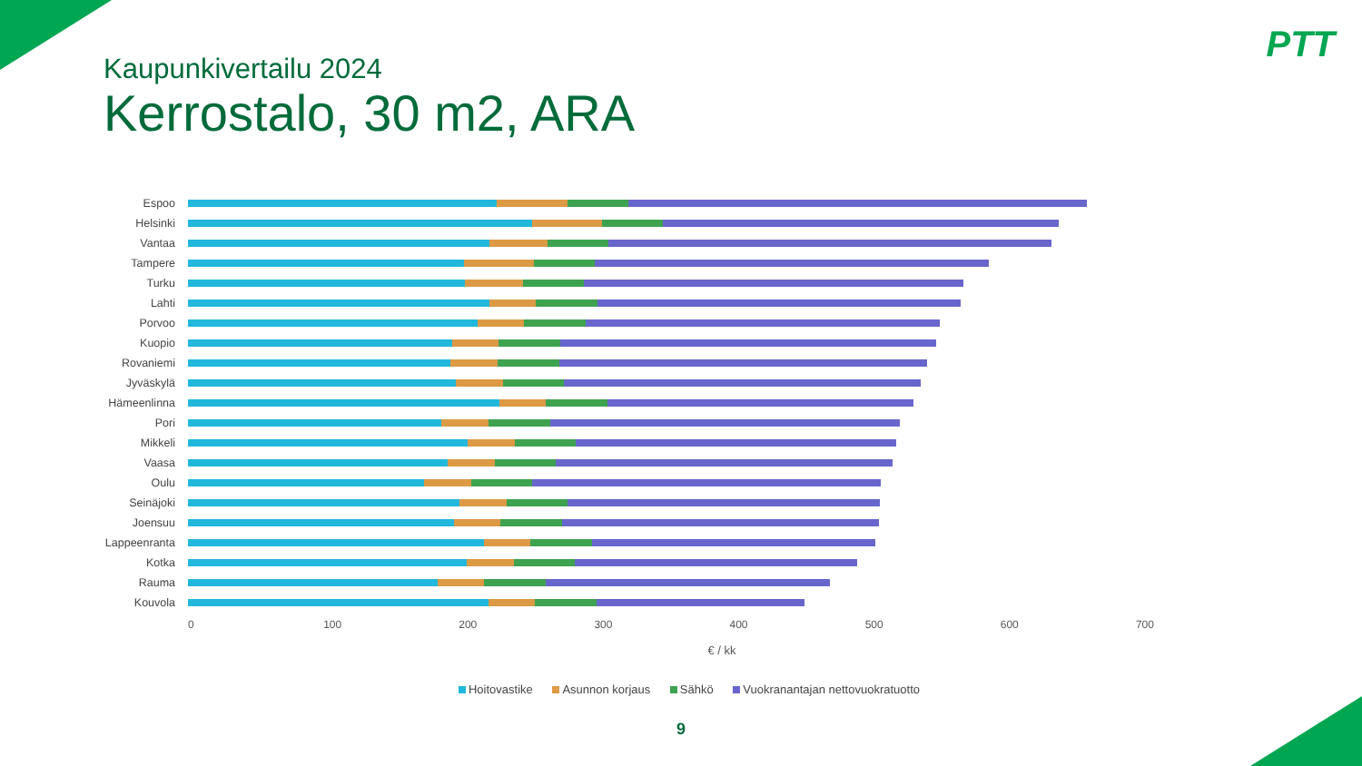PTT
Kaupunkivertailu 2024
Kerrostalo, 30 m2, ARA
Espoo
Helsinki
Vantaa
Tampere
Turku
Lahti
Porvoo
Kuopio
Rovaniemi
Jyväskylä
Hämeenlinna
Pori
Mikkeli
Vaasa
Oulu
Seinäjoki
Joensuu
Lappeenranta
Kotka
Rauma
Kouvola
0 100 200 300 400 500 600 700
€ / kk
Hoitovastike Asunnon korjaus Sähkö Vuokranantajan nettovuokratuotto
9